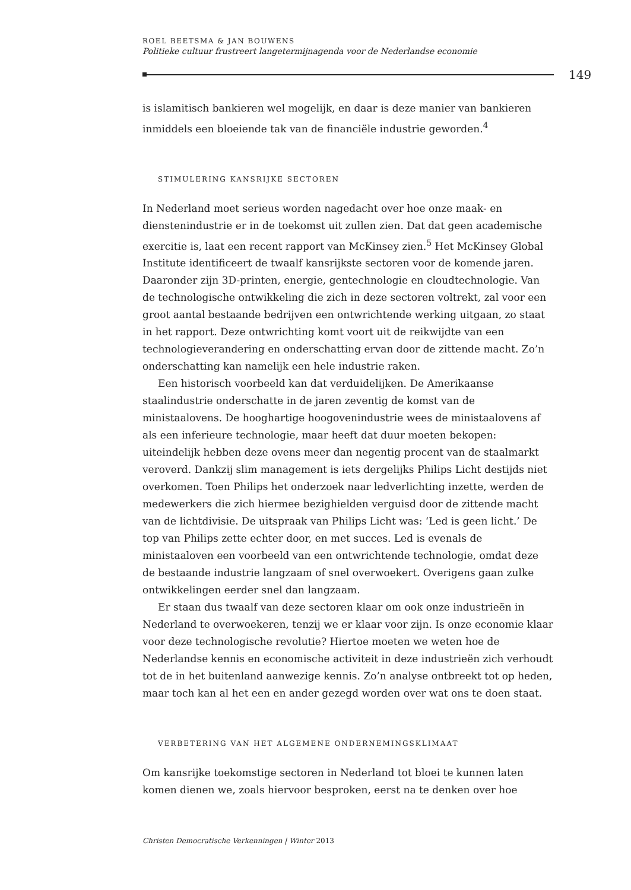ROEL BEETSMA & JAN BOUWENS
Politieke cultuur frustreert langetermijnagenda voor de Nederlandse economie
149
is islamitisch bankieren wel mogelijk, en daar is deze manier van bankieren inmiddels een bloeiende tak van de financiële industrie geworden.<sup>4</sup>
STIMULERING KANSRIJKE SECTOREN
In Nederland moet serieus worden nagedacht over hoe onze maak- en dienstenindustrie er in de toekomst uit zullen zien. Dat dat geen academische exercitie is, laat een recent rapport van McKinsey zien.<sup>5</sup> Het McKinsey Global Institute identificeert de twaalf kansrijkste sectoren voor de komende jaren. Daaronder zijn 3D-printen, energie, gentechnologie en cloudtechnologie. Van de technologische ontwikkeling die zich in deze sectoren voltrekt, zal voor een groot aantal bestaande bedrijven een ontwrichtende werking uitgaan, zo staat in het rapport. Deze ontwrichting komt voort uit de reikwijdte van een technologieverandering en onderschatting ervan door de zittende macht. Zo’n onderschatting kan namelijk een hele industrie raken.
Een historisch voorbeeld kan dat verduidelijken. De Amerikaanse staalindustrie onderschatte in de jaren zeventig de komst van de ministaalovens. De hooghartige hoogovenindustrie wees de ministaalovens af als een inferieure technologie, maar heeft dat duur moeten bekopen: uiteindelijk hebben deze ovens meer dan negentig procent van de staalmarkt veroverd. Dankzij slim management is iets dergelijks Philips Licht destijds niet overkomen. Toen Philips het onderzoek naar ledverlichting inzette, werden de medewerkers die zich hiermee bezighielden verguisd door de zittende macht van de lichtdivisie. De uitspraak van Philips Licht was: ‘Led is geen licht.’ De top van Philips zette echter door, en met succes. Led is evenals de ministaaloven een voorbeeld van een ontwrichtende technologie, omdat deze de bestaande industrie langzaam of snel overwoekert. Overigens gaan zulke ontwikkelingen eerder snel dan langzaam.
Er staan dus twaalf van deze sectoren klaar om ook onze industrieën in Nederland te overwoekeren, tenzij we er klaar voor zijn. Is onze economie klaar voor deze technologische revolutie? Hiertoe moeten we weten hoe de Nederlandse kennis en economische activiteit in deze industrieën zich verhoudt tot de in het buitenland aanwezige kennis. Zo’n analyse ontbreekt tot op heden, maar toch kan al het een en ander gezegd worden over wat ons te doen staat.
VERBETERING VAN HET ALGEMENE ONDERNEMINGSKLIMAAT
Om kansrijke toekomstige sectoren in Nederland tot bloei te kunnen laten komen dienen we, zoals hiervoor besproken, eerst na te denken over hoe
Christen Democratische Verkenningen | Winter 2013